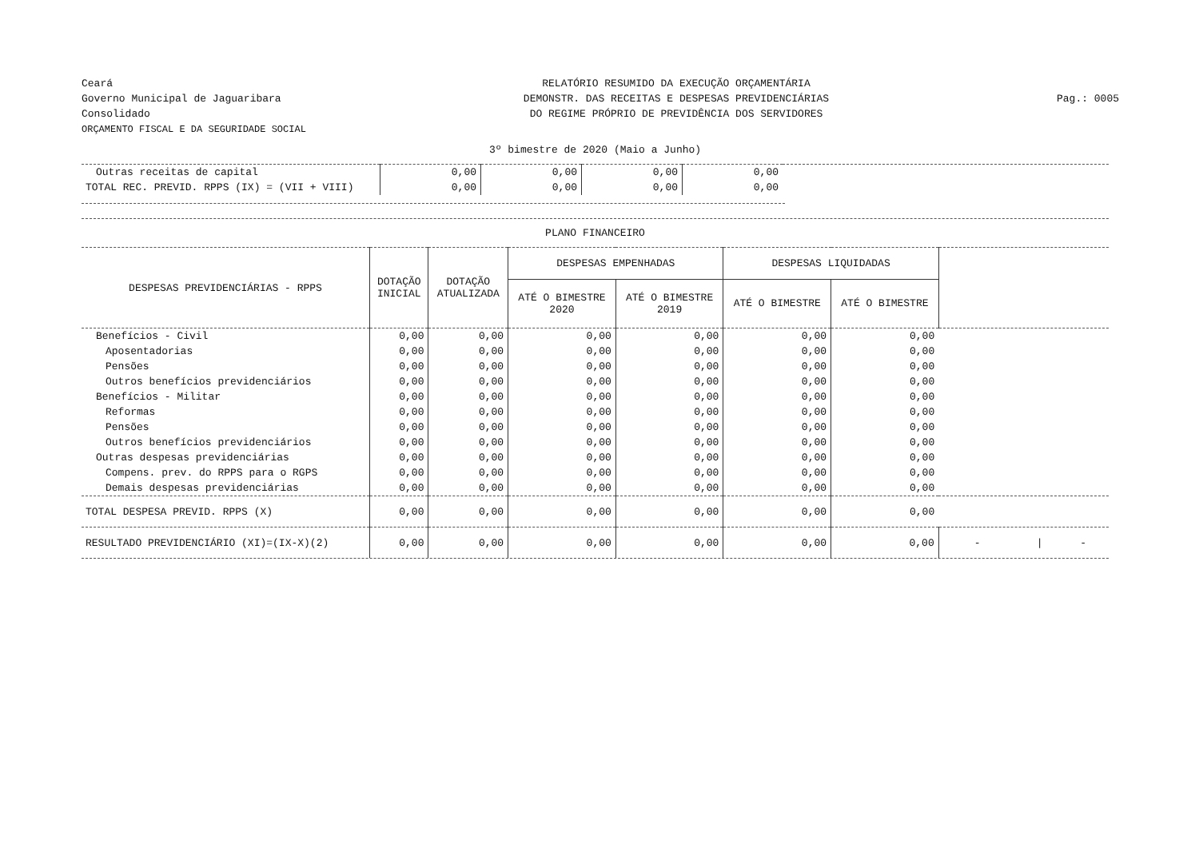Ceará
Governo Municipal de Jaguaribara
Consolidado
ORÇAMENTO FISCAL E DA SEGURIDADE SOCIAL
RELATÓRIO RESUMIDO DA EXECUÇÃO ORÇAMENTÁRIA
DEMONSTR. DAS RECEITAS E DESPESAS PREVIDENCIÁRIAS
DO REGIME PRÓPRIO DE PREVIDÊNCIA DOS SERVIDORES
Pag.: 0005
3º bimestre de 2020 (Maio a Junho)
| Outras receitas de capital | 0,00 | 0,00 | 0,00 | 0,00 | |
| TOTAL REC. PREVID. RPPS (IX) = (VII + VIII) | 0,00 | 0,00 | 0,00 | 0,00 | |
PLANO FINANCEIRO
| DESPESAS PREVIDENCIÁRIAS - RPPS | DOTAÇÃO INICIAL | DOTAÇÃO ATUALIZADA | DESPESAS EMPENHADAS | | DESPESAS LIQUIDADAS | | |
| --- | --- | --- | --- | --- | --- | --- | --- |
| | | | ATÉ O BIMESTRE 2020 | ATÉ O BIMESTRE 2019 | ATÉ O BIMESTRE | ATÉ O BIMESTRE | |
| Benefícios - Civil | 0,00 | 0,00 | 0,00 | 0,00 | 0,00 | 0,00 | |
| Aposentadorias | 0,00 | 0,00 | 0,00 | 0,00 | 0,00 | 0,00 | |
| Pensões | 0,00 | 0,00 | 0,00 | 0,00 | 0,00 | 0,00 | |
| Outros benefícios previdenciários | 0,00 | 0,00 | 0,00 | 0,00 | 0,00 | 0,00 | |
| Benefícios - Militar | 0,00 | 0,00 | 0,00 | 0,00 | 0,00 | 0,00 | |
| Reformas | 0,00 | 0,00 | 0,00 | 0,00 | 0,00 | 0,00 | |
| Pensões | 0,00 | 0,00 | 0,00 | 0,00 | 0,00 | 0,00 | |
| Outros benefícios previdenciários | 0,00 | 0,00 | 0,00 | 0,00 | 0,00 | 0,00 | |
| Outras despesas previdenciárias | 0,00 | 0,00 | 0,00 | 0,00 | 0,00 | 0,00 | |
| Compens. prev. do RPPS para o RGPS | 0,00 | 0,00 | 0,00 | 0,00 | 0,00 | 0,00 | |
| Demais despesas previdenciárias | 0,00 | 0,00 | 0,00 | 0,00 | 0,00 | 0,00 | |
| TOTAL DESPESA PREVID. RPPS (X) | 0,00 | 0,00 | 0,00 | 0,00 | 0,00 | 0,00 | |
| RESULTADO PREVIDENCIÁRIO (XI)=(IX-X)(2) | 0,00 | 0,00 | 0,00 | 0,00 | 0,00 | 0,00 | - / - |